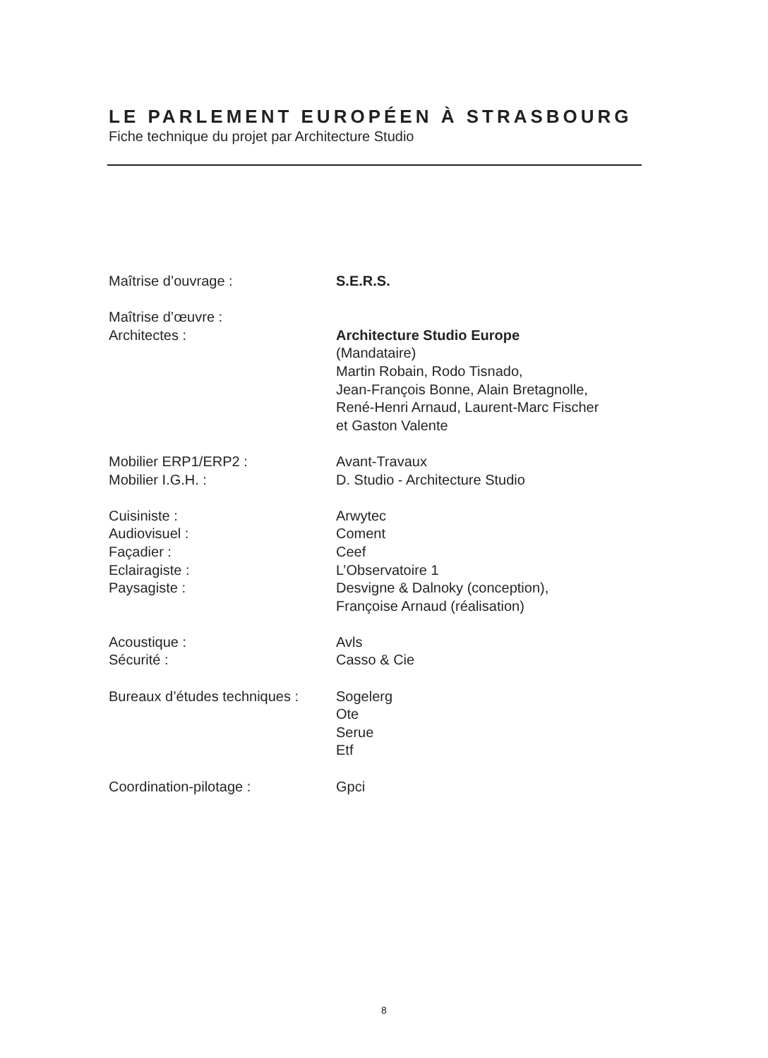LE PARLEMENT EUROPÉEN À STRASBOURG
Fiche technique du projet par Architecture Studio
Maîtrise d’ouvrage : S.E.R.S.
Maîtrise d’œuvre :
Architectes : Architecture Studio Europe
(Mandataire)
Martin Robain, Rodo Tisnado,
Jean-François Bonne, Alain Bretagnolle,
René-Henri Arnaud, Laurent-Marc Fischer
et Gaston Valente
Mobilier ERP1/ERP2 : Avant-Travaux
Mobilier I.G.H. : D. Studio - Architecture Studio
Cuisiniste : Arwytec
Audiovisuel : Coment
Façadier : Ceef
Eclairagiste : L’Observatoire 1
Paysagiste : Desvigne & Dalnoky (conception),
Françoise Arnaud (réalisation)
Acoustique : Avls
Sécurité : Casso & Cie
Bureaux d’études techniques :
Sogelerg
Ote
Serue
Etf
Coordination-pilotage : Gpci
8